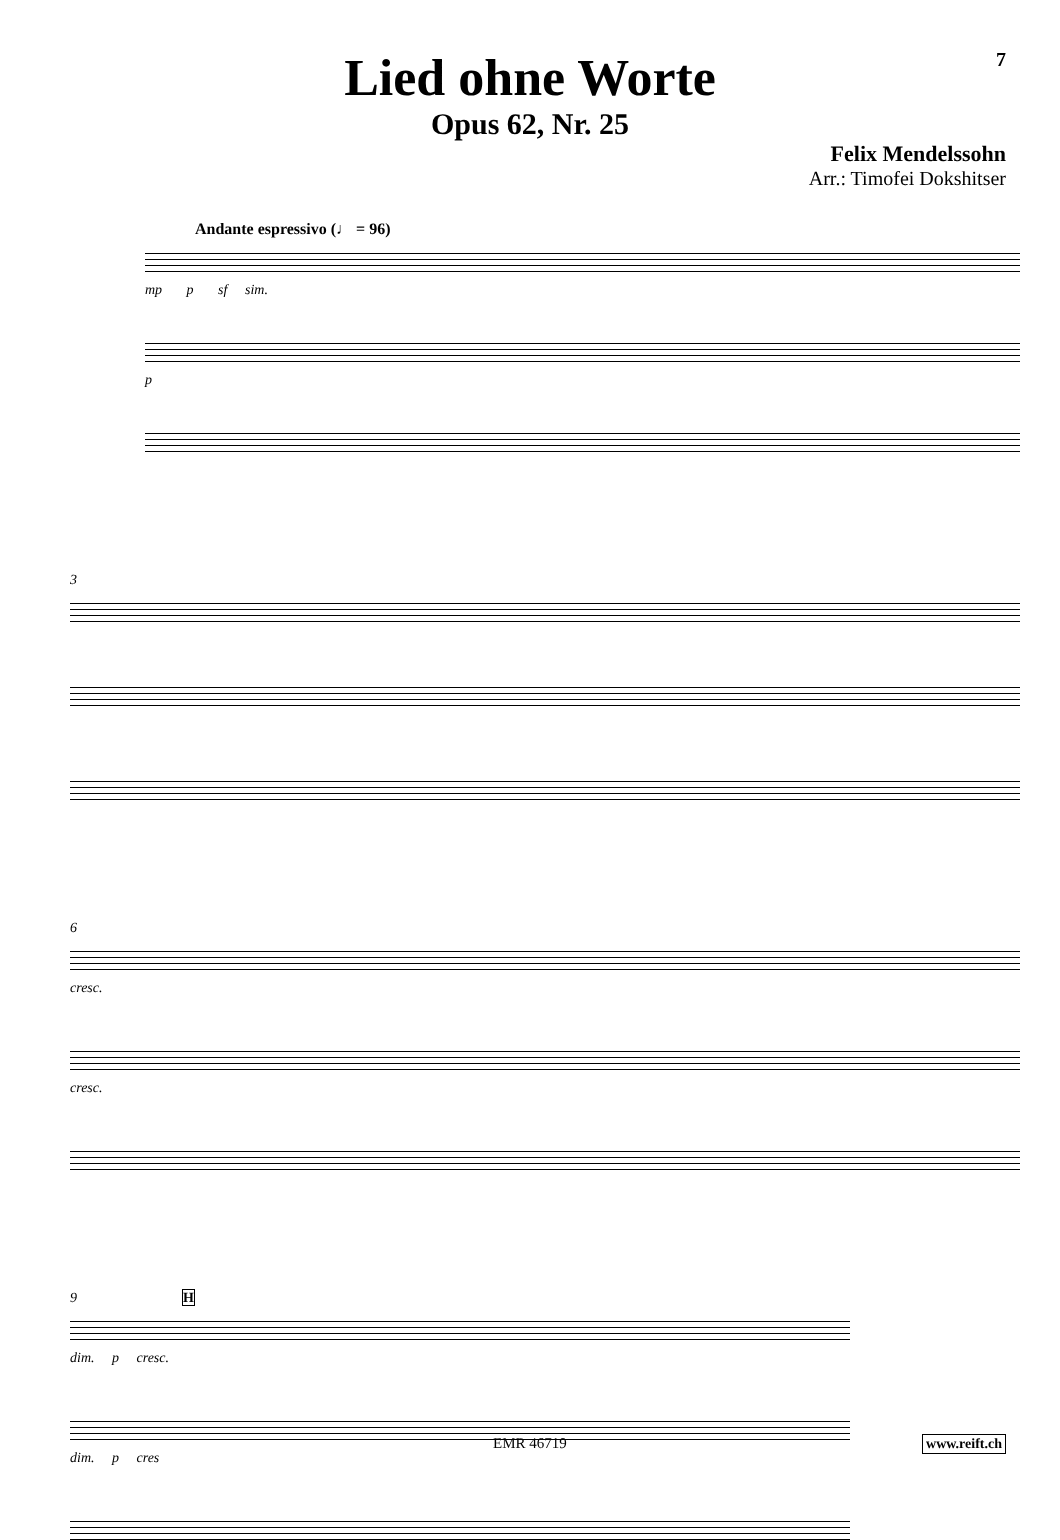7
Lied ohne Worte
Opus 62, Nr. 25
Felix Mendelssohn
Arr.: Timofei Dokshitser
Andante espressivo (♩ = 96)
mp p sf sim.
p
3
6
cresc.
cresc.
9 H
dim. p cresc.
dim. p cres
EMR 46719 www.reift.ch